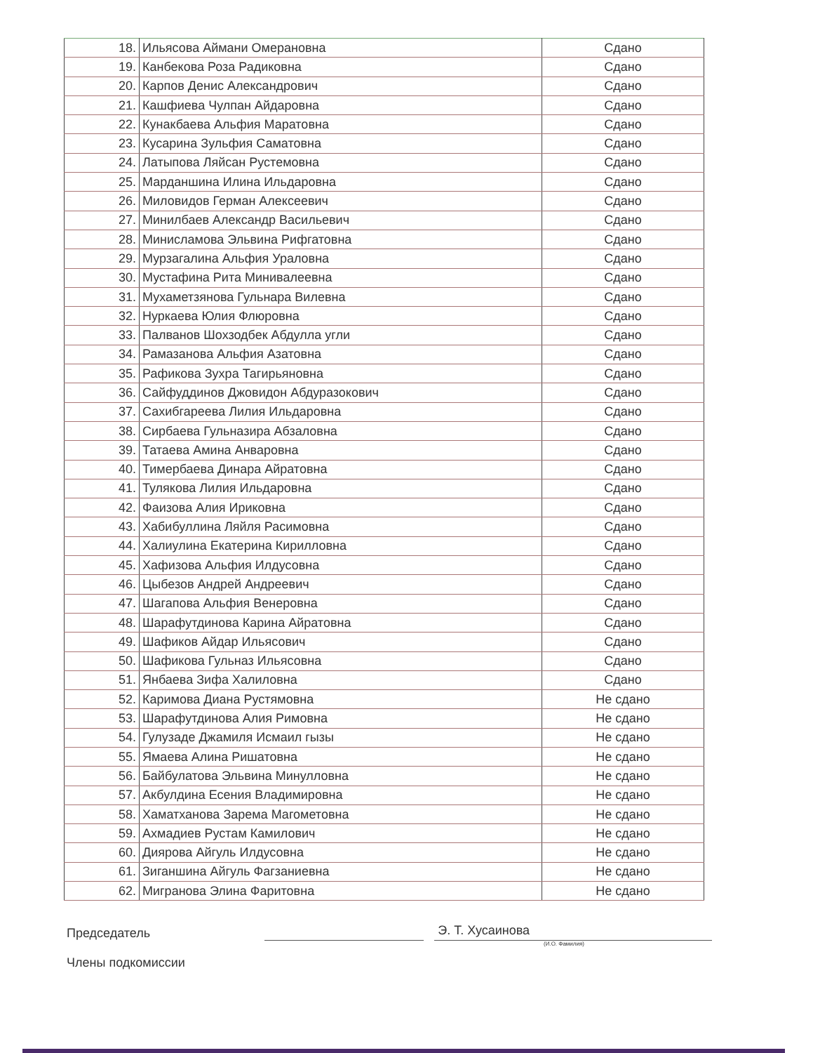| 18. | Ильясова Аймани Омерановна | Сдано |
| 19. | Канбекова Роза Радиковна | Сдано |
| 20. | Карпов Денис Александрович | Сдано |
| 21. | Кашфиева Чулпан Айдаровна | Сдано |
| 22. | Кунакбаева Альфия Маратовна | Сдано |
| 23. | Кусарина Зульфия Саматовна | Сдано |
| 24. | Латыпова Ляйсан Рустемовна | Сдано |
| 25. | Марданшина Илина Ильдаровна | Сдано |
| 26. | Миловидов Герман Алексеевич | Сдано |
| 27. | Минилбаев Александр Васильевич | Сдано |
| 28. | Минисламова Эльвина Рифгатовна | Сдано |
| 29. | Мурзагалина Альфия Ураловна | Сдано |
| 30. | Мустафина Рита Минивалеевна | Сдано |
| 31. | Мухаметзянова Гульнара Вилевна | Сдано |
| 32. | Нуркаева Юлия Флюровна | Сдано |
| 33. | Палванов Шохзодбек Абдулла угли | Сдано |
| 34. | Рамазанова Альфия Азатовна | Сдано |
| 35. | Рафикова Зухра Тагирьяновна | Сдано |
| 36. | Сайфуддинов Джовидон Абдуразокович | Сдано |
| 37. | Сахибгареева Лилия Ильдаровна | Сдано |
| 38. | Сирбаева Гульназира Абзаловна | Сдано |
| 39. | Татаева Амина Анваровна | Сдано |
| 40. | Тимербаева Динара Айратовна | Сдано |
| 41. | Тулякова Лилия Ильдаровна | Сдано |
| 42. | Фаизова Алия Ириковна | Сдано |
| 43. | Хабибуллина Ляйля Расимовна | Сдано |
| 44. | Халиулина Екатерина Кирилловна | Сдано |
| 45. | Хафизова Альфия Илдусовна | Сдано |
| 46. | Цыбезов Андрей Андреевич | Сдано |
| 47. | Шагапова Альфия Венеровна | Сдано |
| 48. | Шарафутдинова Карина Айратовна | Сдано |
| 49. | Шафиков Айдар Ильясович | Сдано |
| 50. | Шафикова Гульназ Ильясовна | Сдано |
| 51. | Янбаева Зифа Халиловна | Сдано |
| 52. | Каримова Диана Рустямовна | Не сдано |
| 53. | Шарафутдинова Алия Римовна | Не сдано |
| 54. | Гулузаде Джамиля Исмаил гызы | Не сдано |
| 55. | Ямаева Алина Ришатовна | Не сдано |
| 56. | Байбулатова Эльвина Минулловна | Не сдано |
| 57. | Акбулдина Есения Владимировна | Не сдано |
| 58. | Хаматханова Зарема Магометовна | Не сдано |
| 59. | Ахмадиев Рустам Камилович | Не сдано |
| 60. | Диярова Айгуль Илдусовна | Не сдано |
| 61. | Зиганшина Айгуль Фагзаниевна | Не сдано |
| 62. | Мигранова Элина Фаритовна | Не сдано |
Председатель
Э. Т. Хусаинова
(И.О. Фамилия)
Члены подкомиссии